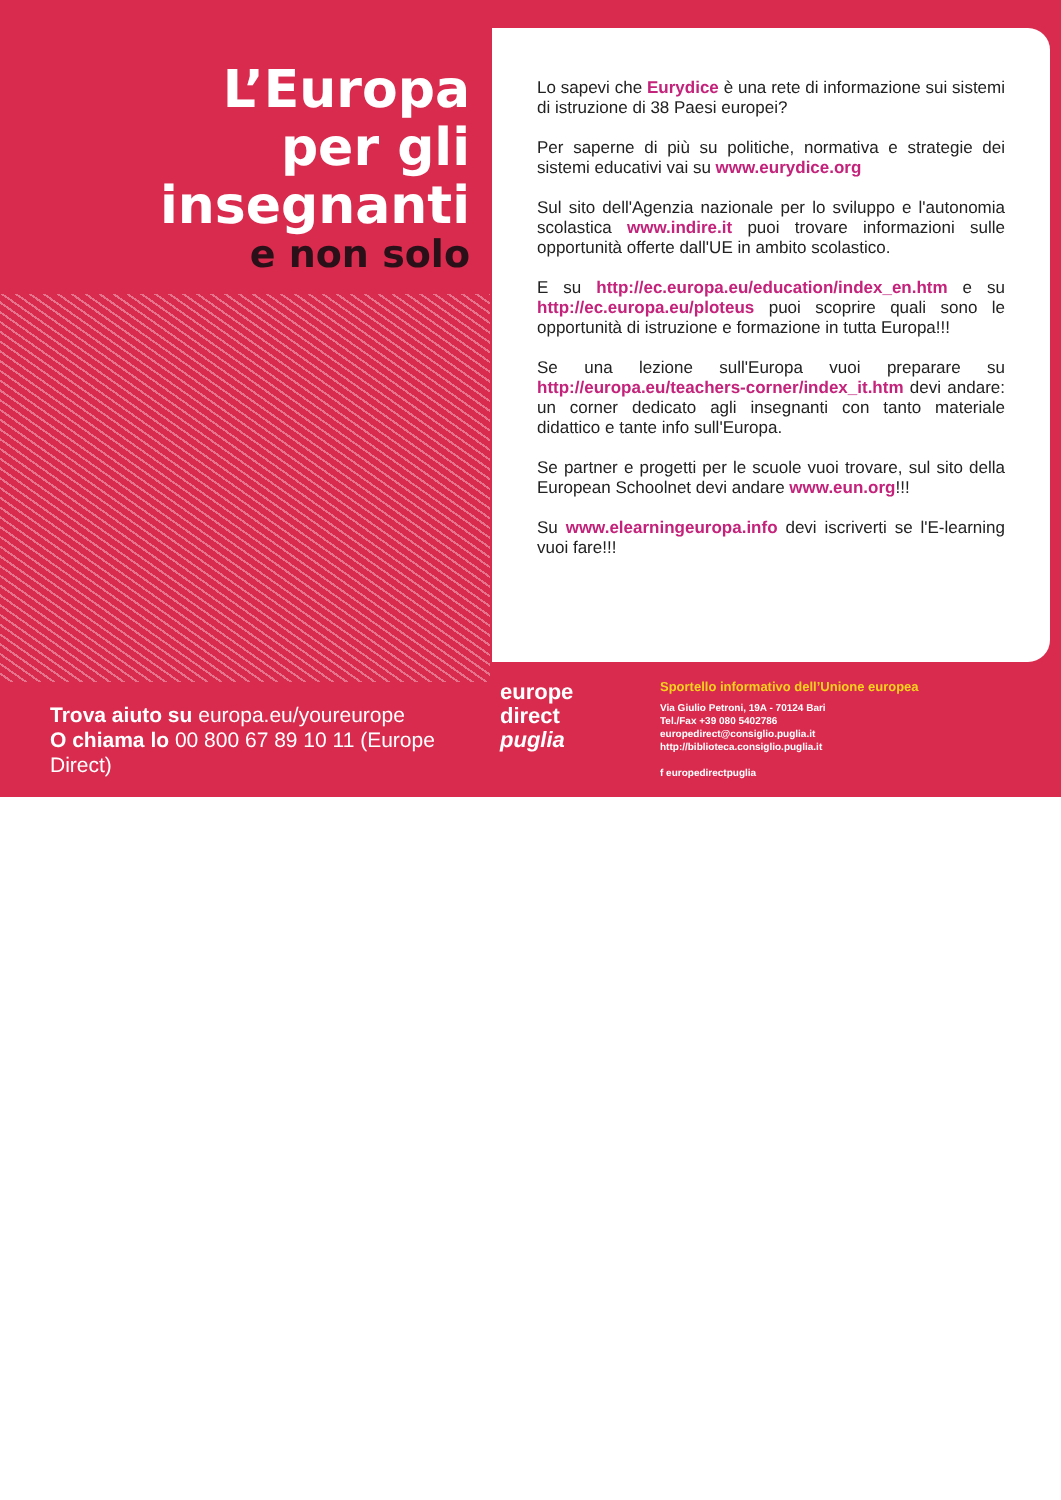L’Europa
per gli
insegnanti
e non solo
Trova aiuto su europa.eu/youreurope
O chiama lo 00 800 67 89 10 11 (Europe Direct)
Lo sapevi che Eurydice è una rete di informazione sui sistemi di istruzione di 38 Paesi europei?
Per saperne di più su politiche, normativa e strategie dei sistemi educativi vai su www.eurydice.org
Sul sito dell'Agenzia nazionale per lo sviluppo e l'autonomia scolastica www.indire.it puoi trovare informazioni sulle opportunità offerte dall'UE in ambito scolastico.
E su http://ec.europa.eu/education/index_en.htm e su http://ec.europa.eu/ploteus puoi scoprire quali sono le opportunità di istruzione e formazione in tutta Europa!!!
Se una lezione sull'Europa vuoi preparare su http://europa.eu/teachers-corner/index_it.htm devi andare: un corner dedicato agli insegnanti con tanto materiale didattico e tante info sull'Europa.
Se partner e progetti per le scuole vuoi trovare, sul sito della European Schoolnet devi andare www.eun.org!!!
Su www.elearningeuropa.info devi iscriverti se l'E-learning vuoi fare!!!
europe
direct
puglia
Sportello informativo dell’Unione europea
Via Giulio Petroni, 19A - 70124 Bari
Tel./Fax +39 080 5402786
europedirect@consiglio.puglia.it
http://biblioteca.consiglio.puglia.it
f europedirectpuglia